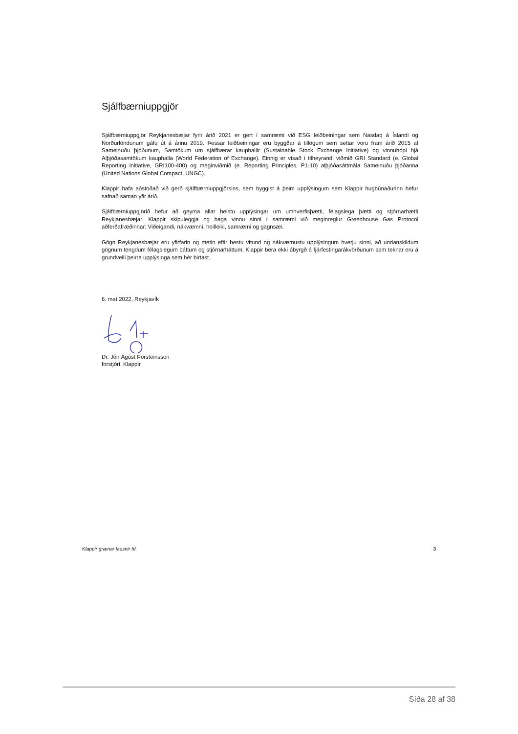Sjálfbærniuppgjör
Sjálfbærniuppgjör Reykjanesbæjar fyrir árið 2021 er gert í samræmi við ESG leiðbeiningar sem Nasdaq á Íslandi og Norðurlöndunum gáfu út á árinu 2019. Þessar leiðbeiningar eru byggðar á tillögum sem settar voru fram árið 2015 af Sameinuðu þjóðunum, Samtökum um sjálfbærar kauphallir (Sustainable Stock Exchange Initiative) og vinnuhópi hjá Alþjóðasamtökum kauphalla (World Federation of Exchange). Einnig er vísað í tilheyrandi viðmið GRI Standard (e. Global Reporting Initiative, GRI100-400) og meginviðmið (e. Reporting Principles, P1-10) alþjóðasáttmála Sameinuðu þjóðanna (United Nations Global Compact, UNGC).
Klappir hafa aðstoðað við gerð sjálfbærniuppgjörsins, sem byggist á þeim upplýsingum sem Klappir hugbúnaðurinn hefur safnað saman yfir árið.
Sjálfbærniuppgjörið hefur að geyma allar helstu upplýsingar um umhverfisþætti, félagslega þætti og stjórnarhætti Reykjanesbæjar. Klappir skipuleggja og haga vinnu sinni í samræmi við meginreglur Greenhouse Gas Protocol aðferðafræðinnar: Viðeigandi, nákvæmni, heilleiki, samræmi og gagnsæi.
Gögn Reykjanesbæjar eru yfirfarin og metin eftir bestu vitund og nákvæmustu upplýsingum hverju sinni, að undanskildum gögnum tengdum félagslegum þáttum og stjórnarháttum. Klappir bera ekki ábyrgð á fjárfestingarákvörðunum sem teknar eru á grundvelli þeirra upplýsinga sem hér birtast.
6. maí 2022, Reykjavík
Dr. Jón Ágúst Þorsteinsson
forstjóri, Klappir
Klappir grænar lausnir hf. 3
Síða 28 af 38